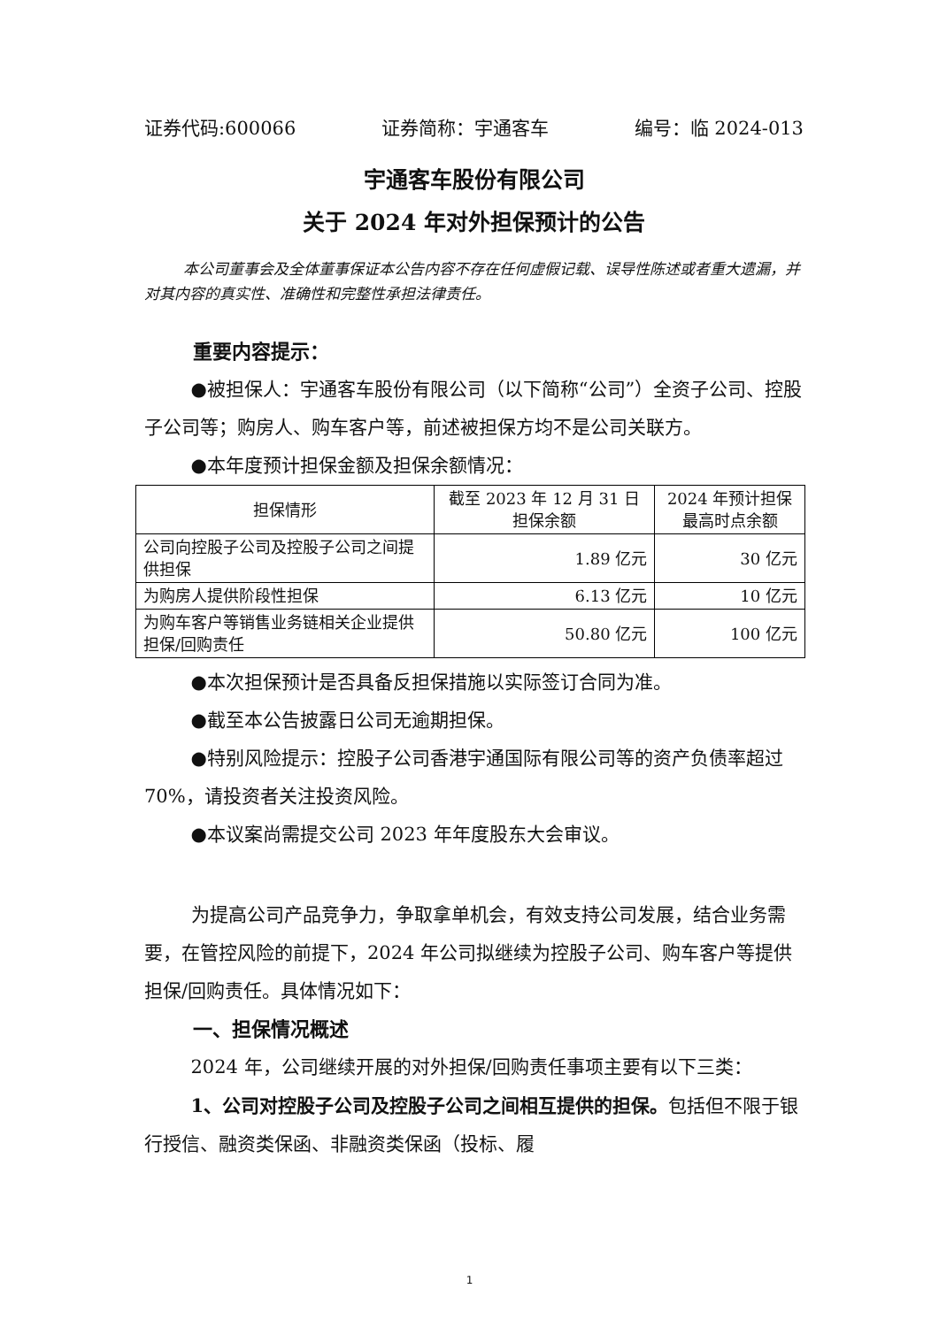证券代码:600066 证券简称：宇通客车 编号：临 2024-013
宇通客车股份有限公司
关于 2024 年对外担保预计的公告
本公司董事会及全体董事保证本公告内容不存在任何虚假记载、误导性陈述或者重大遗漏，并对其内容的真实性、准确性和完整性承担法律责任。
重要内容提示：
●被担保人：宇通客车股份有限公司（以下简称“公司”）全资子公司、控股子公司等；购房人、购车客户等，前述被担保方均不是公司关联方。
●本年度预计担保金额及担保余额情况：
| 担保情形 | 截至 2023 年 12 月 31 日 担保余额 | 2024 年预计担保 最高时点余额 |
| --- | --- | --- |
| 公司向控股子公司及控股子公司之间提供担保 | 1.89 亿元 | 30 亿元 |
| 为购房人提供阶段性担保 | 6.13 亿元 | 10 亿元 |
| 为购车客户等销售业务链相关企业提供担保/回购责任 | 50.80 亿元 | 100 亿元 |
●本次担保预计是否具备反担保措施以实际签订合同为准。
●截至本公告披露日公司无逾期担保。
●特别风险提示：控股子公司香港宇通国际有限公司等的资产负债率超过 70%，请投资者关注投资风险。
●本议案尚需提交公司 2023 年年度股东大会审议。
为提高公司产品竞争力，争取拿单机会，有效支持公司发展，结合业务需要，在管控风险的前提下，2024 年公司拟继续为控股子公司、购车客户等提供担保/回购责任。具体情况如下：
一、担保情况概述
2024 年，公司继续开展的对外担保/回购责任事项主要有以下三类：
1、公司对控股子公司及控股子公司之间相互提供的担保。包括但不限于银行授信、融资类保函、非融资类保函（投标、履
1